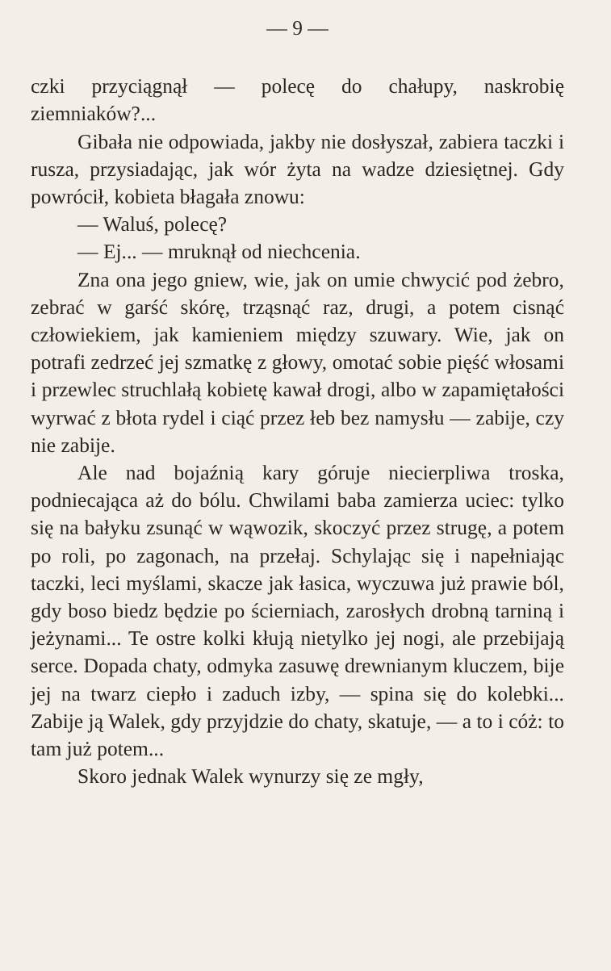— 9 —
czki przyciągnął — polecę do chałupy, naskrobię ziemniaków?...
Gibała nie odpowiada, jakby nie dosłyszał, zabiera taczki i rusza, przysiadając, jak wór żyta na wadze dziesiętnej. Gdy powrócił, kobieta błagała znowu:
— Waluś, polecę?
— Ej... — mruknął od niechcenia.
Zna ona jego gniew, wie, jak on umie chwycić pod żebro, zebrać w garść skórę, trząsnąć raz, drugi, a potem cisnąć człowiekiem, jak kamieniem między szuwary. Wie, jak on potrafi zedrzeć jej szmatkę z głowy, omotać sobie pięść włosami i przewlec struchlałą kobietę kawał drogi, albo w zapamiętałości wyrwać z błota rydel i ciąć przez łeb bez namysłu — zabije, czy nie zabije.
Ale nad bojaźnią kary góruje niecierpliwa troska, podniecająca aż do bólu. Chwilami baba zamierza uciec: tylko się na bałyku zsunąć w wąwozik, skoczyć przez strugę, a potem po roli, po zagonach, na przełaj. Schylając się i napełniając taczki, leci myślami, skacze jak łasica, wyczuwa już prawie ból, gdy boso biedz będzie po ścierniach, zarosłych drobną tarniną i jeżynami... Te ostre kolki kłują nietylko jej nogi, ale przebijają serce. Dopada chaty, odmyka zasuwę drewnianym kluczem, bije jej na twarz ciepło i zaduch izby, — spina się do kolebki... Zabije ją Walek, gdy przyjdzie do chaty, skatuje, — a to i cóż: to tam już potem...
Skoro jednak Walek wynurzy się ze mgły,